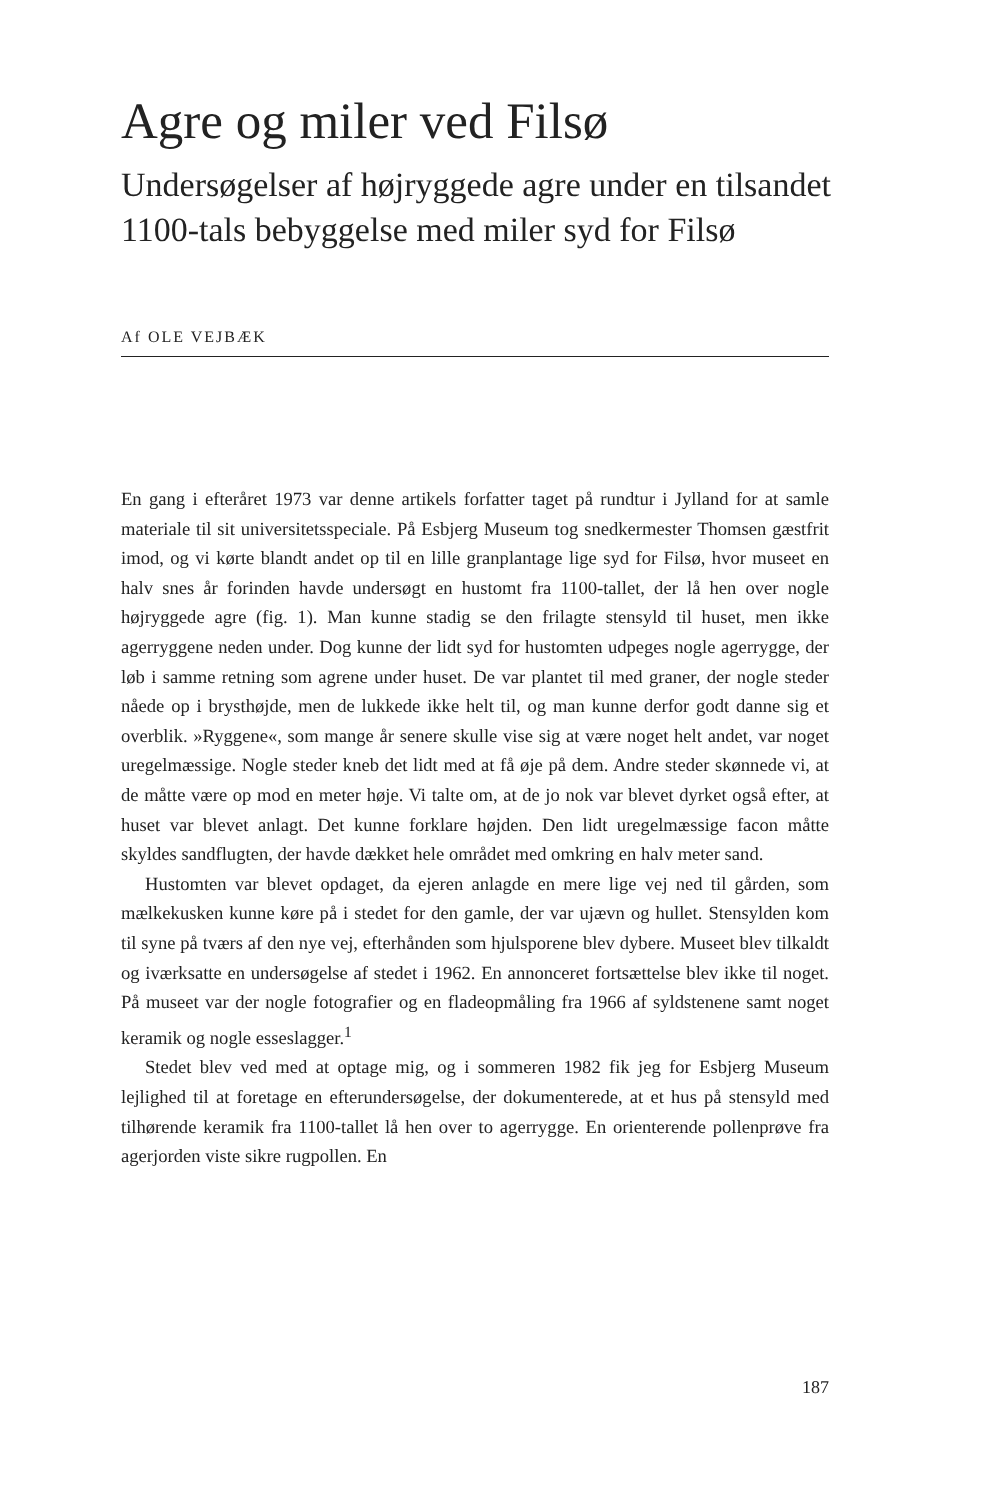Agre og miler ved Filsø
Undersøgelser af højryggede agre under en tilsandet 1100-tals bebyggelse med miler syd for Filsø
Af OLE VEJBÆK
En gang i efteråret 1973 var denne artikels forfatter taget på rundtur i Jylland for at samle materiale til sit universitetsspeciale. På Esbjerg Museum tog snedkermester Thomsen gæstfrit imod, og vi kørte blandt andet op til en lille granplantage lige syd for Filsø, hvor museet en halv snes år forinden havde undersøgt en hustomt fra 1100-tallet, der lå hen over nogle højryggede agre (fig. 1). Man kunne stadig se den frilagte stensyld til huset, men ikke agerryggene neden under. Dog kunne der lidt syd for hustomten udpeges nogle agerrygge, der løb i samme retning som agrene under huset. De var plantet til med graner, der nogle steder nåede op i brysthøjde, men de lukkede ikke helt til, og man kunne derfor godt danne sig et overblik. »Ryggene«, som mange år senere skulle vise sig at være noget helt andet, var noget uregelmæssige. Nogle steder kneb det lidt med at få øje på dem. Andre steder skønnede vi, at de måtte være op mod en meter høje. Vi talte om, at de jo nok var blevet dyrket også efter, at huset var blevet anlagt. Det kunne forklare højden. Den lidt uregelmæssige facon måtte skyldes sandflugten, der havde dækket hele området med omkring en halv meter sand.
Hustomten var blevet opdaget, da ejeren anlagde en mere lige vej ned til gården, som mælkekusken kunne køre på i stedet for den gamle, der var ujævn og hullet. Stensylden kom til syne på tværs af den nye vej, efterhånden som hjulsporene blev dybere. Museet blev tilkaldt og iværksatte en undersøgelse af stedet i 1962. En annonceret fortsættelse blev ikke til noget. På museet var der nogle fotografier og en fladeopmåling fra 1966 af syldstenene samt noget keramik og nogle esseslagger.<sup>1</sup>
Stedet blev ved med at optage mig, og i sommeren 1982 fik jeg for Esbjerg Museum lejlighed til at foretage en efterundersøgelse, der dokumenterede, at et hus på stensyld med tilhørende keramik fra 1100-tallet lå hen over to agerrygge. En orienterende pollenprøve fra agerjorden viste sikre rugpollen. En
187